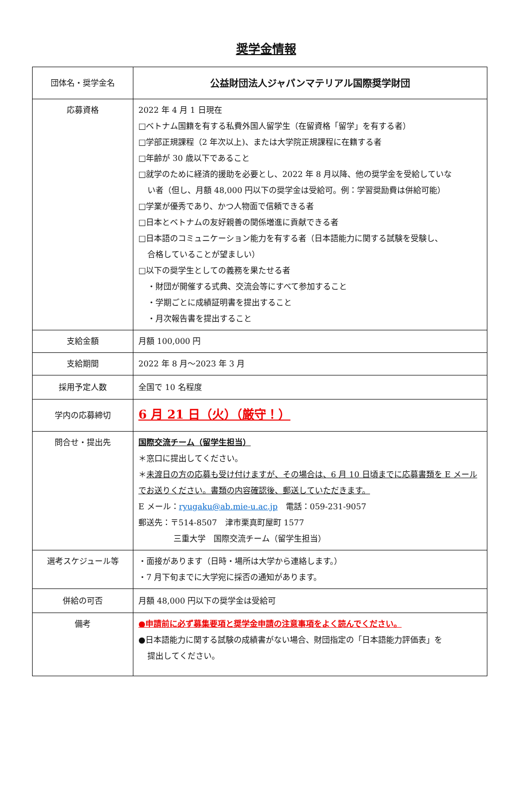奨学金情報
| 団体名・奨学金名 | 公益財団法人ジャパンマテリアル国際奨学財団 |
| 応募資格 | 2022 年 4 月 1 日現在 □ベトナム国籍を有する私費外国人留学生（在留資格「留学」を有する者） □学部正規課程（2 年次以上)、または大学院正規課程に在籍する者 □年齢が 30 歳以下であること □就学のために経済的援助を必要とし、2022 年 8 月以降、他の奨学金を受給していな い者（但し、月額 48,000 円以下の奨学金は受給可。例：学習奨励費は併給可能） □学業が優秀であり、かつ人物面で信頼できる者 □日本とベトナムの友好親善の関係増進に貢献できる者 □日本語のコミュニケーション能力を有する者（日本語能力に関する試験を受験し、 合格していることが望ましい） □以下の奨学生としての義務を果たせる者 ・財団が開催する式典、交流会等にすべて参加すること ・学期ごとに成績証明書を提出すること ・月次報告書を提出すること |
| 支給金額 | 月額 100,000 円 |
| 支給期間 | 2022 年 8 月～2023 年 3 月 |
| 採用予定人数 | 全国で 10 名程度 |
| 学内の応募締切 | 6 月 21 日（火）（厳守！） |
| 問合せ・提出先 | 国際交流チーム（留学生担当） ＊窓口に提出してください。 ＊ 未渡日の方の応募も受け付けますが、その場合は、6 月 10 日頃までに応募書類を E メールでお送りください。書類の内容確認後、郵送していただきます。 E メール： ryugaku@ab.mie-u.ac.jp 電話：059-231-9057 郵送先：〒514-8507 津市栗真町屋町 1577 三重大学 国際交流チーム（留学生担当） |
| 選考スケジュール等 | ・面接があります（日時・場所は大学から連絡します。） ・7 月下旬までに大学宛に採否の通知があります。 |
| 併給の可否 | 月額 48,000 円以下の奨学金は受給可 |
| 備考 | ●申請前に必ず募集要項と奨学金申請の注意事項をよく読んでください。 ●日本語能力に関する試験の成績書がない場合、財団指定の「日本語能力評価表」を 提出してください。 |